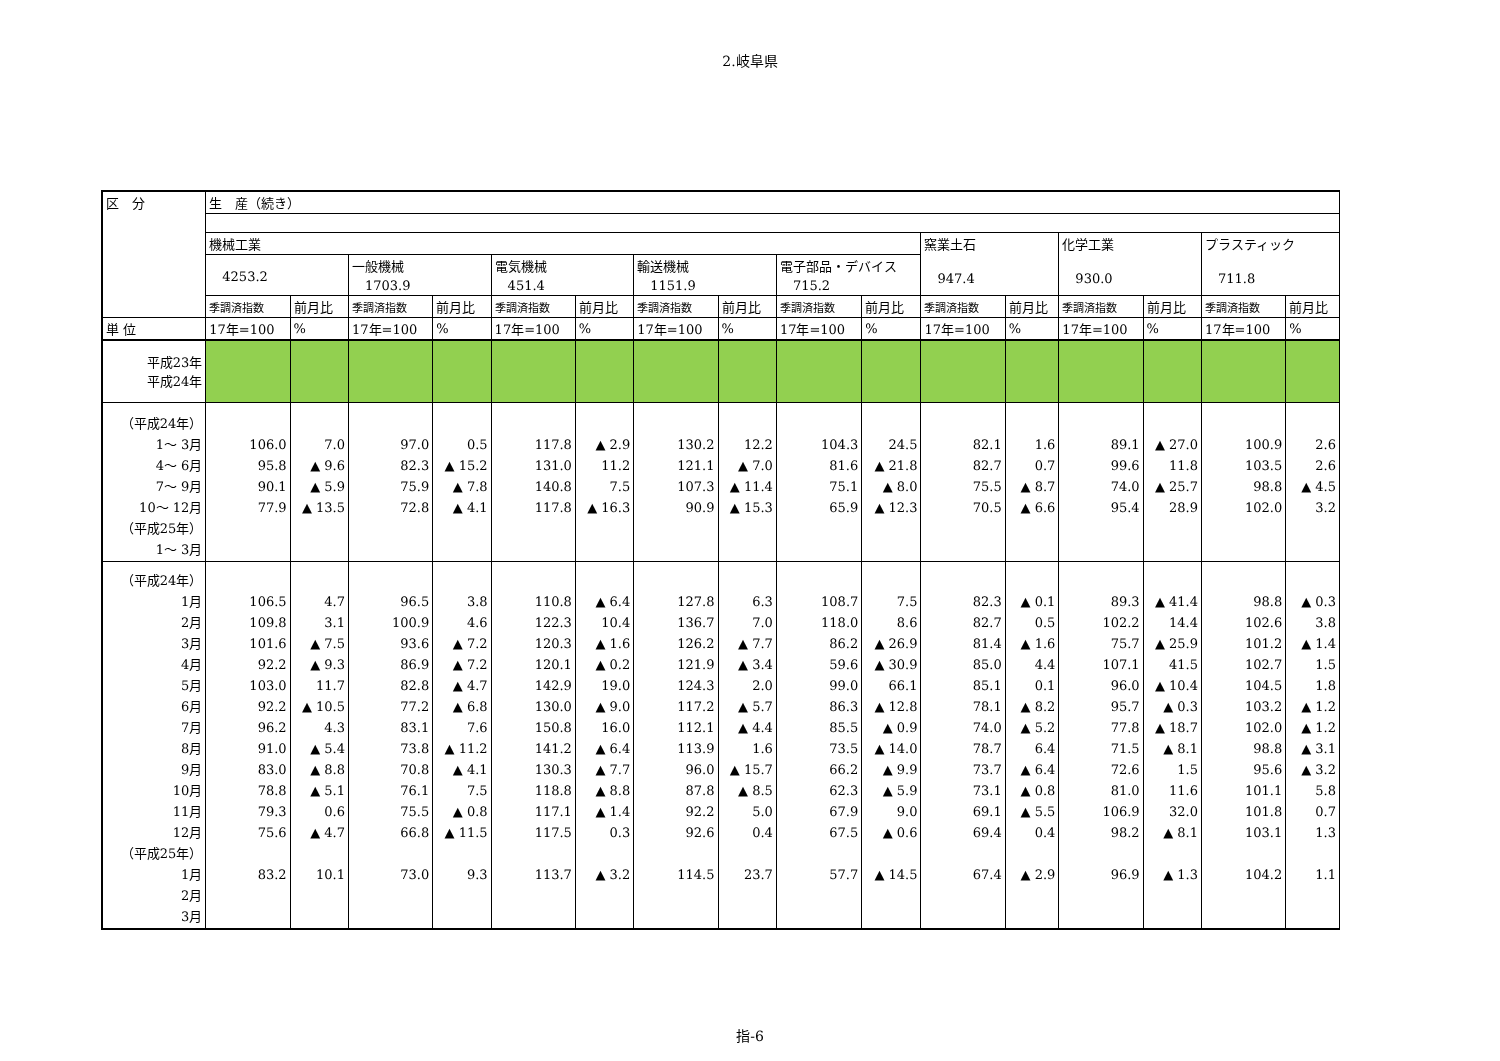2.岐阜県
| 区 分 | 生 産（続き） | | | | | | | | | | | | | | | |
| --- | --- | --- | --- | --- | --- | --- | --- | --- | --- | --- | --- | --- | --- | --- | --- | --- |
| | 機械工業 | | | | | | | | | | 窯業土石 947.4 | | 化学工業 930.0 | | プラスティック 711.8 | |
| | 4253.2 | | 一般機械 1703.9 | | 電気機械 451.4 | | 輸送機械 1151.9 | | 電子部品・デバイス 715.2 | | | | | | | |
| | 季調済指数 | 前月比 | 季調済指数 | 前月比 | 季調済指数 | 前月比 | 季調済指数 | 前月比 | 季調済指数 | 前月比 | 季調済指数 | 前月比 | 季調済指数 | 前月比 | 季調済指数 | 前月比 |
| 単 位 | 17年=100 | % | 17年=100 | % | 17年=100 | % | 17年=100 | % | 17年=100 | % | 17年=100 | % | 17年=100 | % | 17年=100 | % |
| 平成23年 平成24年 | | | | | | | | | | | | | | | | |
| （平成24年） 1～ 3月 4～ 6月 7～ 9月 10～ 12月 （平成25年） 1～ 3月 | 106.0 95.8 90.1 77.9 | 7.0 ▲ 9.6 ▲ 5.9 ▲ 13.5 | 97.0 82.3 75.9 72.8 | 0.5 ▲ 15.2 ▲ 7.8 ▲ 4.1 | 117.8 131.0 140.8 117.8 | ▲ 2.9 11.2 7.5 ▲ 16.3 | 130.2 121.1 107.3 90.9 | 12.2 ▲ 7.0 ▲ 11.4 ▲ 15.3 | 104.3 81.6 75.1 65.9 | 24.5 ▲ 21.8 ▲ 8.0 ▲ 12.3 | 82.1 82.7 75.5 70.5 | 1.6 0.7 ▲ 8.7 ▲ 6.6 | 89.1 99.6 74.0 95.4 | ▲ 27.0 11.8 ▲ 25.7 28.9 | 100.9 103.5 98.8 102.0 | 2.6 2.6 ▲ 4.5 3.2 |
| （平成24年） 1月 2月 3月 4月 5月 6月 7月 8月 9月 10月 11月 12月 （平成25年） 1月 2月 3月 | 106.5 109.8 101.6 92.2 103.0 92.2 96.2 91.0 83.0 78.8 79.3 75.6 83.2 | 4.7 3.1 ▲ 7.5 ▲ 9.3 11.7 ▲ 10.5 4.3 ▲ 5.4 ▲ 8.8 ▲ 5.1 0.6 ▲ 4.7 10.1 | 96.5 100.9 93.6 86.9 82.8 77.2 83.1 73.8 70.8 76.1 75.5 66.8 73.0 | 3.8 4.6 ▲ 7.2 ▲ 7.2 ▲ 4.7 ▲ 6.8 7.6 ▲ 11.2 ▲ 4.1 7.5 ▲ 0.8 ▲ 11.5 9.3 | 110.8 122.3 120.3 120.1 142.9 130.0 150.8 141.2 130.3 118.8 117.1 117.5 113.7 | ▲ 6.4 10.4 ▲ 1.6 ▲ 0.2 19.0 ▲ 9.0 16.0 ▲ 6.4 ▲ 7.7 ▲ 8.8 ▲ 1.4 0.3 ▲ 3.2 | 127.8 136.7 126.2 121.9 124.3 117.2 112.1 113.9 96.0 87.8 92.2 92.6 114.5 | 6.3 7.0 ▲ 7.7 ▲ 3.4 2.0 ▲ 5.7 ▲ 4.4 1.6 ▲ 15.7 ▲ 8.5 5.0 0.4 23.7 | 108.7 118.0 86.2 59.6 99.0 86.3 85.5 73.5 66.2 62.3 67.9 67.5 57.7 | 7.5 8.6 ▲ 26.9 ▲ 30.9 66.1 ▲ 12.8 ▲ 0.9 ▲ 14.0 ▲ 9.9 ▲ 5.9 9.0 ▲ 0.6 ▲ 14.5 | 82.3 82.7 81.4 85.0 85.1 78.1 74.0 78.7 73.7 73.1 69.1 69.4 67.4 | ▲ 0.1 0.5 ▲ 1.6 4.4 0.1 ▲ 8.2 ▲ 5.2 6.4 ▲ 6.4 ▲ 0.8 ▲ 5.5 0.4 ▲ 2.9 | 89.3 102.2 75.7 107.1 96.0 95.7 77.8 71.5 72.6 81.0 106.9 98.2 96.9 | ▲ 41.4 14.4 ▲ 25.9 41.5 ▲ 10.4 ▲ 0.3 ▲ 18.7 ▲ 8.1 1.5 11.6 32.0 ▲ 8.1 ▲ 1.3 | 98.8 102.6 101.2 102.7 104.5 103.2 102.0 98.8 95.6 101.1 101.8 103.1 104.2 | ▲ 0.3 3.8 ▲ 1.4 1.5 1.8 ▲ 1.2 ▲ 1.2 ▲ 3.1 ▲ 3.2 5.8 0.7 1.3 1.1 |
指-6